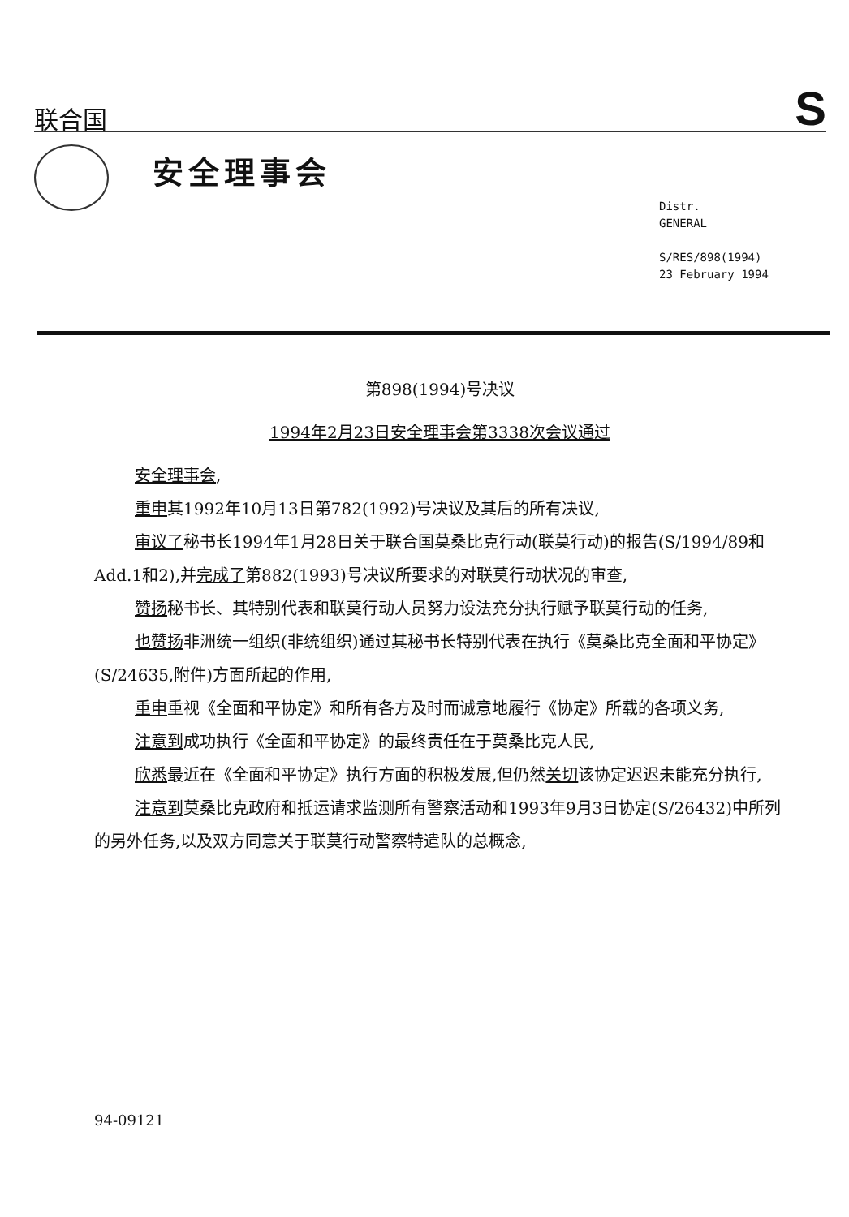联合国
S
安全理事会
Distr.
GENERAL
S/RES/898(1994)
23 February 1994
第898(1994)号决议
1994年2月23日安全理事会第3338次会议通过
安全理事会,
重申其1992年10月13日第782(1992)号决议及其后的所有决议,
审议了秘书长1994年1月28日关于联合国莫桑比克行动(联莫行动)的报告(S/1994/89和Add.1和2),并完成了第882(1993)号决议所要求的对联莫行动状况的审查,
赞扬秘书长、其特别代表和联莫行动人员努力设法充分执行赋予联莫行动的任务,
也赞扬非洲统一组织(非统组织)通过其秘书长特别代表在执行《莫桑比克全面和平协定》(S/24635,附件)方面所起的作用,
重申重视《全面和平协定》和所有各方及时而诚意地履行《协定》所载的各项义务,
注意到成功执行《全面和平协定》的最终责任在于莫桑比克人民,
欣悉最近在《全面和平协定》执行方面的积极发展,但仍然关切该协定迟迟未能充分执行,
注意到莫桑比克政府和抵运请求监测所有警察活动和1993年9月3日协定(S/26432)中所列的另外任务,以及双方同意关于联莫行动警察特遣队的总概念,
94-09121